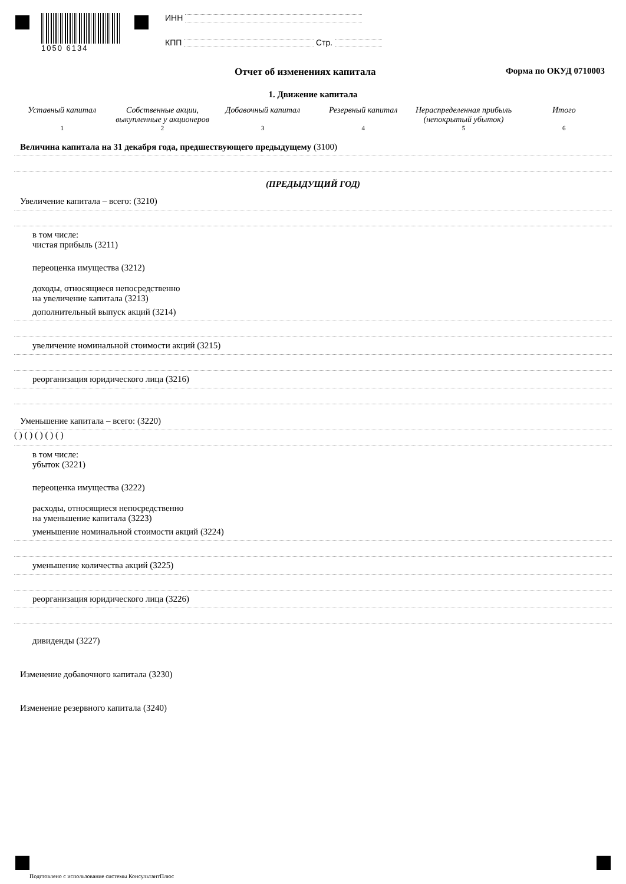1050 6134
ИНН
КПП Стр.
Отчет об изменениях капитала Форма по ОКУД 0710003
1. Движение капитала
Уставный капитал Собственные акции, выкупленные у акционеров
Добавочный капитал Резервный капитал Нераспределенная прибыль (непокрытый убыток)
Итого
1 2 3 4 5 6
Величина капитала на 31 декабря года, предшествующего предыдущему (3100)
(ПРЕДЫДУЩИЙ ГОД)
Увеличение капитала – всего: (3210)
в том числе:
чистая прибыль (3211)
переоценка имущества (3212)
доходы, относящиеся непосредственно
на увеличение капитала (3213)
дополнительный выпуск акций (3214)
увеличение номинальной стоимости акций (3215)
реорганизация юридического лица (3216)
Уменьшение капитала – всего: (3220)
( ) ( ) ( ) ( ) ( )
в том числе:
убыток (3221)
переоценка имущества (3222)
расходы, относящиеся непосредственно
на уменьшение капитала (3223)
уменьшение номинальной стоимости акций (3224)
уменьшение количества акций (3225)
реорганизация юридического лица (3226)
дивиденды (3227)
Изменение добавочного капитала (3230)
Изменение резервного капитала (3240)
Подгтовлено с использование системы КонсультантПлюс